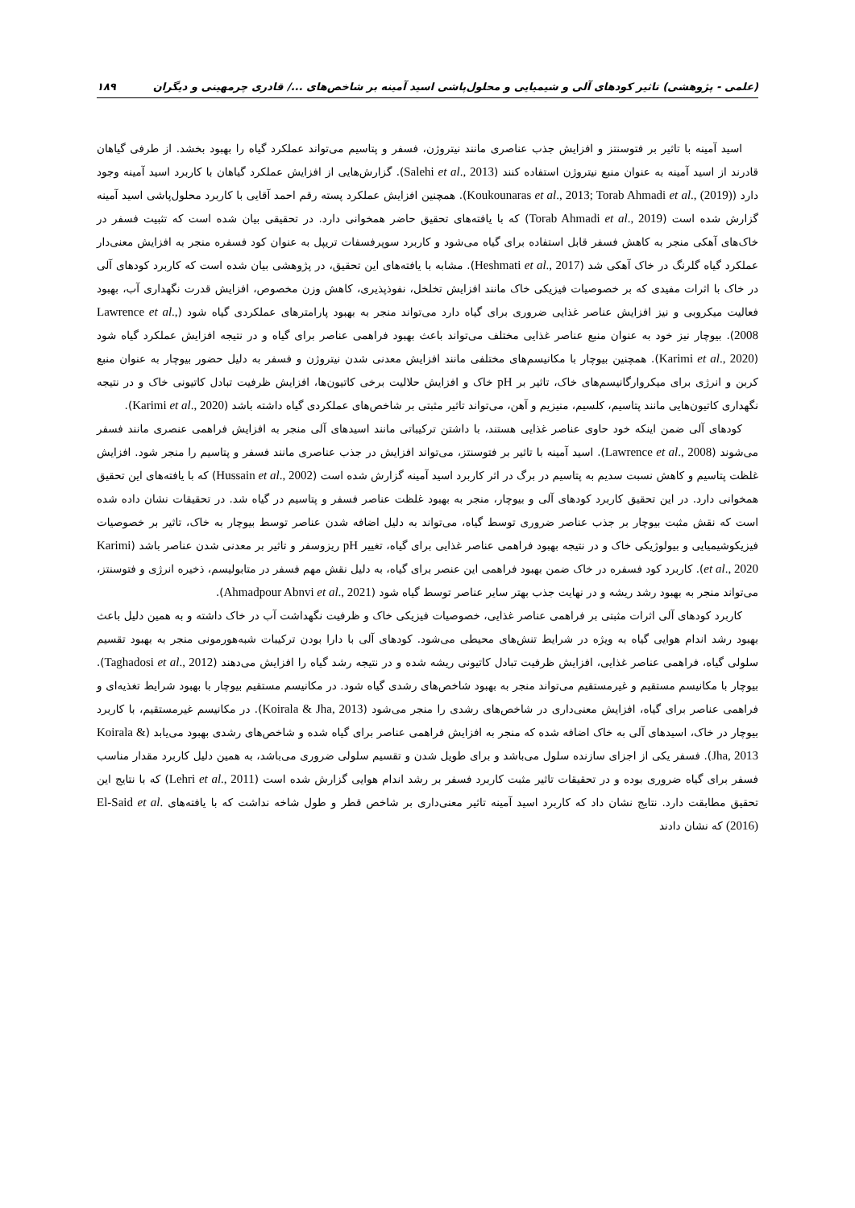(علمی - پژوهشی) تاثیر کودهای آلی و شیمیایی و محلول‌پاشی اسید آمینه بر شاخص‌های .../ قادری چرمهینی و دیگران ۱۸۹
اسید آمینه با تاثیر بر فتوسنتز و افزایش جذب عناصری مانند نیتروژن، فسفر و پتاسیم می‌تواند عملکرد گیاه را بهبود بخشد. از طرفی گیاهان قادرند از اسید آمینه به عنوان منبع نیتروژن استفاده کنند (Salehi et al., 2013). گزارش‌هایی از افزایش عملکرد گیاهان با کاربرد اسید آمینه وجود دارد (Koukounaras et al., 2013; Torab Ahmadi et al., (2019)). همچنین افزایش عملکرد پسته رقم احمد آقایی با کاربرد محلول‌پاشی اسید آمینه گزارش شده است (Torab Ahmadi et al., 2019) که با یافته‌های تحقیق حاضر همخوانی دارد. در تحقیقی بیان شده است که تثبیت فسفر در خاک‌های آهکی منجر به کاهش فسفر قابل استفاده برای گیاه می‌شود و کاربرد سوپرفسفات تریپل به عنوان کود فسفره منجر به افزایش معنی‌دار عملکرد گیاه گلرنگ در خاک آهکی شد (Heshmati et al., 2017). مشابه با یافته‌های این تحقیق، در پژوهشی بیان شده است که کاربرد کودهای آلی در خاک با اثرات مفیدی که بر خصوصیات فیزیکی خاک مانند افزایش تخلخل، نفوذپذیری، کاهش وزن مخصوص، افزایش قدرت نگهداری آب، بهبود فعالیت میکروبی و نیز افزایش عناصر غذایی ضروری برای گیاه دارد می‌تواند منجر به بهبود پارامترهای عملکردی گیاه شود (Lawrence et al., 2008). بیوچار نیز خود به عنوان منبع عناصر غذایی مختلف می‌تواند باعث بهبود فراهمی عناصر برای گیاه و در نتیجه افزایش عملکرد گیاه شود (Karimi et al., 2020). همچنین بیوچار با مکانیسم‌های مختلفی مانند افزایش معدنی شدن نیتروژن و فسفر به دلیل حضور بیوچار به عنوان منبع کربن و انرژی برای میکروارگانیسم‌های خاک، تاثیر بر pH خاک و افزایش حلالیت برخی کاتیون‌ها، افزایش ظرفیت تبادل کاتیونی خاک و در نتیجه نگهداری کاتیون‌هایی مانند پتاسیم، کلسیم، منیزیم و آهن، می‌تواند تاثیر مثبتی بر شاخص‌های عملکردی گیاه داشته باشد (Karimi et al., 2020).
کودهای آلی ضمن اینکه خود حاوی عناصر غذایی هستند، با داشتن ترکیباتی مانند اسیدهای آلی منجر به افزایش فراهمی عنصری مانند فسفر می‌شوند (Lawrence et al., 2008). اسید آمینه با تاثیر بر فتوسنتز، می‌تواند افزایش در جذب عناصری مانند فسفر و پتاسیم را منجر شود. افزایش غلظت پتاسیم و کاهش نسبت سدیم به پتاسیم در برگ در اثر کاربرد اسید آمینه گزارش شده است (Hussain et al., 2002) که با یافته‌های این تحقیق همخوانی دارد. در این تحقیق کاربرد کودهای آلی و بیوچار، منجر به بهبود غلظت عناصر فسفر و پتاسیم در گیاه شد. در تحقیقات نشان داده شده است که نقش مثبت بیوچار بر جذب عناصر ضروری توسط گیاه، می‌تواند به دلیل اضافه شدن عناصر توسط بیوچار به خاک، تاثیر بر خصوصیات فیزیکوشیمیایی و بیولوژیکی خاک و در نتیجه بهبود فراهمی عناصر غذایی برای گیاه، تغییر pH ریزوسفر و تاثیر بر معدنی شدن عناصر باشد (Karimi et al., 2020). کاربرد کود فسفره در خاک ضمن بهبود فراهمی این عنصر برای گیاه، به دلیل نقش مهم فسفر در متابولیسم، ذخیره انرژی و فتوسنتز، می‌تواند منجر به بهبود رشد ریشه و در نهایت جذب بهتر سایر عناصر توسط گیاه شود (Ahmadpour Abnvi et al., 2021).
کاربرد کودهای آلی اثرات مثبتی بر فراهمی عناصر غذایی، خصوصیات فیزیکی خاک و ظرفیت نگهداشت آب در خاک داشته و به همین دلیل باعث بهبود رشد اندام هوایی گیاه به ویژه در شرایط تنش‌های محیطی می‌شود. کودهای آلی با دارا بودن ترکیبات شبه‌هورمونی منجر به بهبود تقسیم سلولی گیاه، فراهمی عناصر غذایی، افزایش ظرفیت تبادل کاتیونی ریشه شده و در نتیجه رشد گیاه را افزایش می‌دهند (Taghadosi et al., 2012). بیوچار با مکانیسم مستقیم و غیرمستقیم می‌تواند منجر به بهبود شاخص‌های رشدی گیاه شود. در مکانیسم مستقیم بیوچار با بهبود شرایط تغذیه‌ای و فراهمی عناصر برای گیاه، افزایش معنی‌داری در شاخص‌های رشدی را منجر می‌شود (Koirala & Jha, 2013). در مکانیسم غیرمستقیم، با کاربرد بیوچار در خاک، اسیدهای آلی به خاک اضافه شده که منجر به افزایش فراهمی عناصر برای گیاه شده و شاخص‌های رشدی بهبود می‌یابد (Koirala & Jha, 2013). فسفر یکی از اجزای سازنده سلول می‌باشد و برای طویل شدن و تقسیم سلولی ضروری می‌باشد، به همین دلیل کاربرد مقدار مناسب فسفر برای گیاه ضروری بوده و در تحقیقات تاثیر مثبت کاربرد فسفر بر رشد اندام هوایی گزارش شده است (Lehri et al., 2011) که با نتایج این تحقیق مطابقت دارد. نتایج نشان داد که کاربرد اسید آمینه تاثیر معنی‌داری بر شاخص قطر و طول شاخه نداشت که با یافته‌های El-Said et al. (2016) که نشان دادند